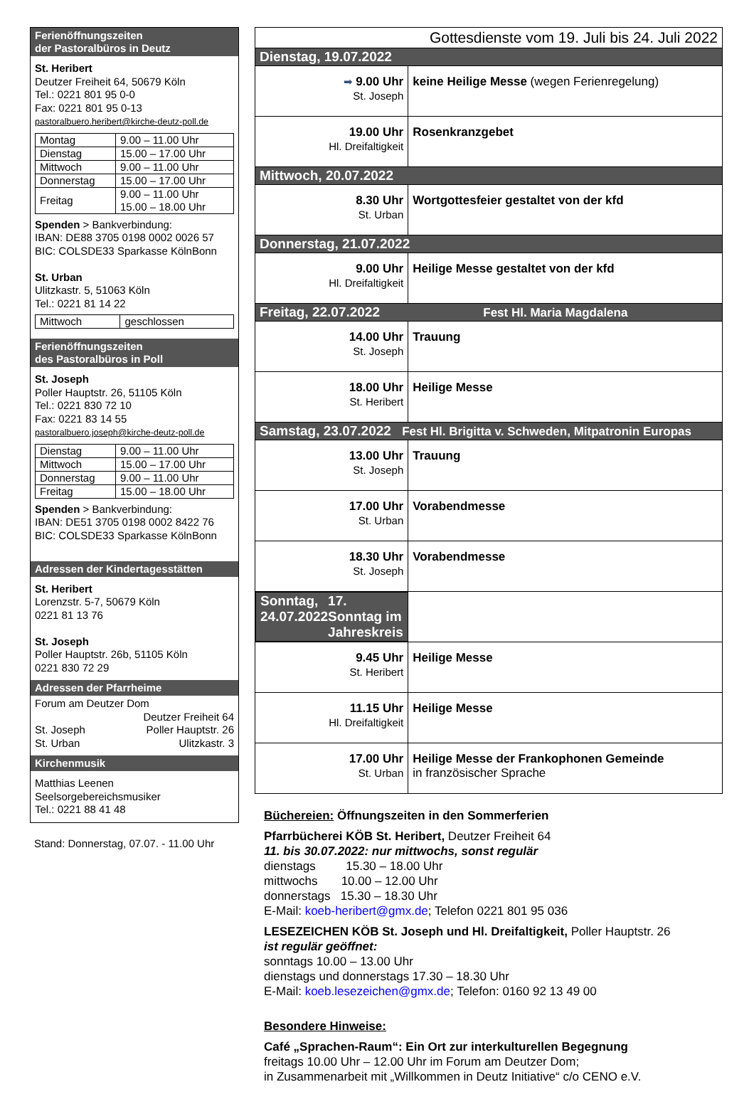Ferienöffnungszeiten
der Pastoralbüros in Deutz
St. Heribert
Deutzer Freiheit 64, 50679 Köln
Tel.: 0221 801 95 0-0
Fax: 0221 801 95 0-13
pastoralbuero.heribert@kirche-deutz-poll.de
| Montag | 9.00 – 11.00 Uhr |
| Dienstag | 15.00 – 17.00 Uhr |
| Mittwoch | 9.00 – 11.00 Uhr |
| Donnerstag | 15.00 – 17.00 Uhr |
| Freitag | 9.00 – 11.00 Uhr 15.00 – 18.00 Uhr |
Spenden > Bankverbindung:
IBAN: DE88 3705 0198 0002 0026 57
BIC: COLSDE33 Sparkasse KölnBonn
St. Urban
Ulitzkastr. 5, 51063 Köln
Tel.: 0221 81 14 22
| Mittwoch | geschlossen |
Ferienöffnungszeiten
des Pastoralbüros in Poll
St. Joseph
Poller Hauptstr. 26, 51105 Köln
Tel.: 0221 830 72 10
Fax: 0221 83 14 55
pastoralbuero.joseph@kirche-deutz-poll.de
| Dienstag | 9.00 – 11.00 Uhr |
| Mittwoch | 15.00 – 17.00 Uhr |
| Donnerstag | 9.00 – 11.00 Uhr |
| Freitag | 15.00 – 18.00 Uhr |
Spenden > Bankverbindung:
IBAN: DE51 3705 0198 0002 8422 76
BIC: COLSDE33 Sparkasse KölnBonn
Adressen der Kindertagesstätten
St. Heribert
Lorenzstr. 5-7, 50679 Köln
0221 81 13 76
St. Joseph
Poller Hauptstr. 26b, 51105 Köln
0221 830 72 29
Adressen der Pfarrheime
Forum am Deutzer Dom
Deutzer Freiheit 64
St. Joseph Poller Hauptstr. 26
St. Urban Ulitzkastr. 3
Kirchenmusik
Matthias Leenen
Seelsorgebereichsmusiker
Tel.: 0221 88 41 48
Stand: Donnerstag, 07.07. - 11.00 Uhr
| Gottesdienste vom 19. Juli bis 24. Juli 2022 | |
| Dienstag, 19.07.2022 | |
| ➡ 9.00 Uhr St. Joseph | keine Heilige Messe (wegen Ferienregelung) |
| 19.00 Uhr Hl. Dreifaltigkeit | Rosenkranzgebet |
| Mittwoch, 20.07.2022 | |
| 8.30 Uhr St. Urban | Wortgottesfeier gestaltet von der kfd |
| Donnerstag, 21.07.2022 | |
| 9.00 Uhr Hl. Dreifaltigkeit | Heilige Messe gestaltet von der kfd |
| Freitag, 22.07.2022 Fest Hl. Maria Magdalena | |
| 14.00 Uhr St. Joseph | Trauung |
| 18.00 Uhr St. Heribert | Heilige Messe |
| Samstag, 23.07.2022 Fest Hl. Brigitta v. Schweden, Mitpatronin Europas | |
| 13.00 Uhr St. Joseph | Trauung |
| 17.00 Uhr St. Urban | Vorabendmesse |
| 18.30 Uhr St. Joseph | Vorabendmesse |
| Sonntag, 24.07.2022 17. Sonntag im Jahreskreis | |
| 9.45 Uhr St. Heribert | Heilige Messe |
| 11.15 Uhr Hl. Dreifaltigkeit | Heilige Messe |
| 17.00 Uhr St. Urban | Heilige Messe der Frankophonen Gemeinde in französischer Sprache |
Büchereien: Öffnungszeiten in den Sommerferien
Pfarrbücherei KÖB St. Heribert, Deutzer Freiheit 64
11. bis 30.07.2022: nur mittwochs, sonst regulär
dienstags 15.30 – 18.00 Uhr
mittwochs 10.00 – 12.00 Uhr
donnerstags 15.30 – 18.30 Uhr
E-Mail: koeb-heribert@gmx.de; Telefon 0221 801 95 036
LESEZEICHEN KÖB St. Joseph und Hl. Dreifaltigkeit, Poller Hauptstr. 26
ist regulär geöffnet:
sonntags 10.00 – 13.00 Uhr
dienstags und donnerstags 17.30 – 18.30 Uhr
E-Mail: koeb.lesezeichen@gmx.de; Telefon: 0160 92 13 49 00
Besondere Hinweise:
Café „Sprachen-Raum“: Ein Ort zur interkulturellen Begegnung
freitags 10.00 Uhr – 12.00 Uhr im Forum am Deutzer Dom;
in Zusammenarbeit mit „Willkommen in Deutz Initiative“ c/o CENO e.V.